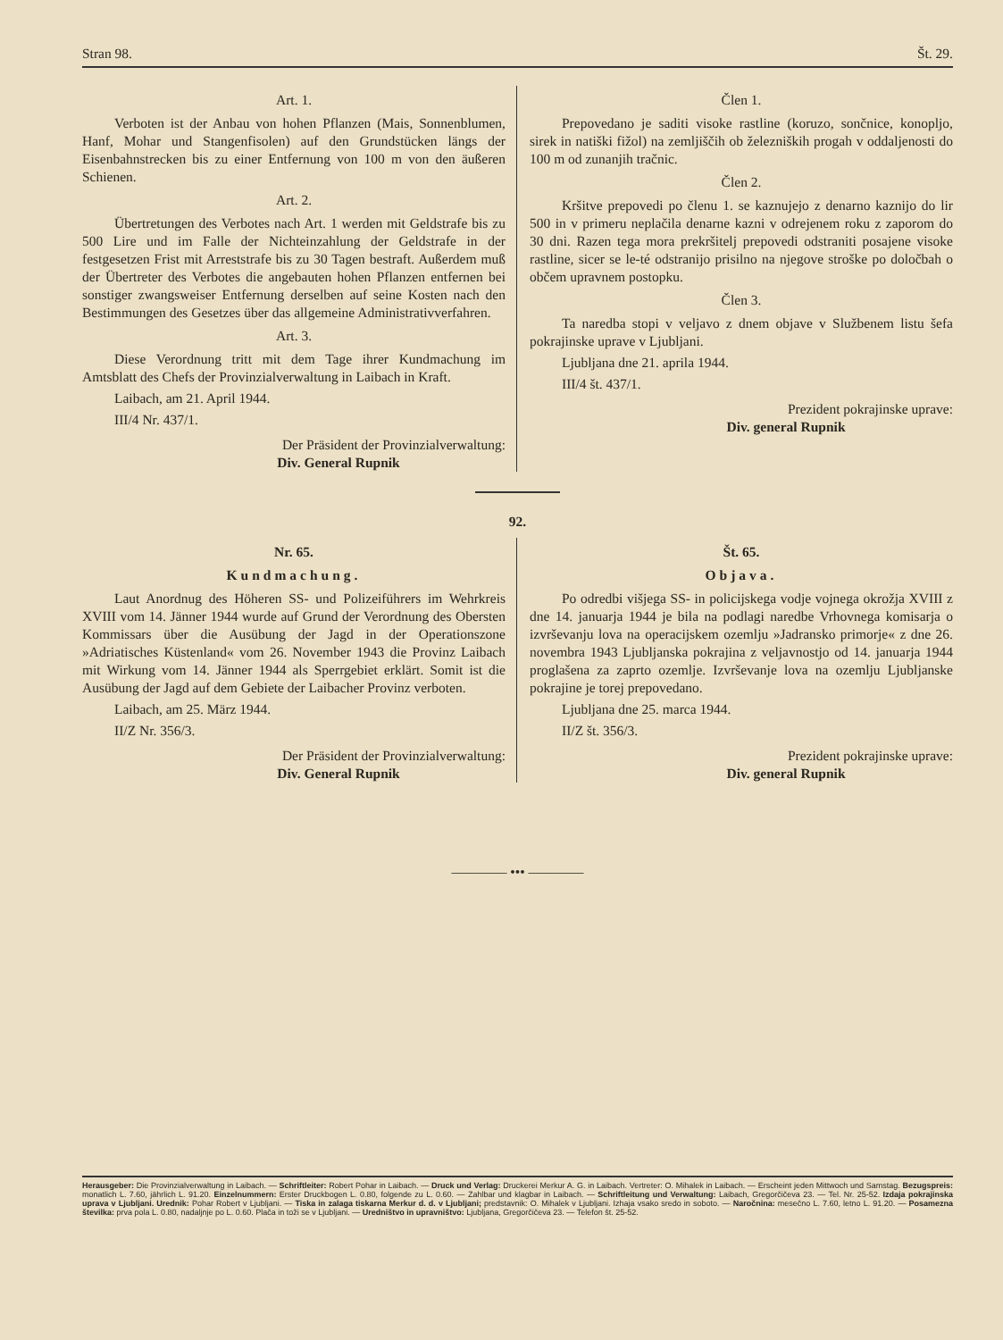Stran 98. Št. 29.
Art. 1.
Verboten ist der Anbau von hohen Pflanzen (Mais, Sonnenblumen, Hanf, Mohar und Stangenfisolen) auf den Grundstücken längs der Eisenbahnstrecken bis zu einer Entfernung von 100 m von den äußeren Schienen.
Art. 2.
Übertretungen des Verbotes nach Art. 1 werden mit Geldstrafe bis zu 500 Lire und im Falle der Nichteinzahlung der Geldstrafe in der festgesetzen Frist mit Arreststrafe bis zu 30 Tagen bestraft. Außerdem muß der Übertreter des Verbotes die angebauten hohen Pflanzen entfernen bei sonstiger zwangsweiser Entfernung derselben auf seine Kosten nach den Bestimmungen des Gesetzes über das allgemeine Administrativverfahren.
Art. 3.
Diese Verordnung tritt mit dem Tage ihrer Kundmachung im Amtsblatt des Chefs der Provinzialverwaltung in Laibach in Kraft.
Laibach, am 21. April 1944.
III/4 Nr. 437/1.
Der Präsident der Provinzialverwaltung:
Div. General Rupnik
Člen 1.
Prepovedano je saditi visoke rastline (koruzo, sončnice, konopljo, sirek in natiški fižol) na zemljiščih ob železniških progah v oddaljenosti do 100 m od zunanjih tračnic.
Člen 2.
Kršitve prepovedi po členu 1. se kaznujejo z denarno kaznijo do lir 500 in v primeru neplačila denarne kazni v odrejenem roku z zaporom do 30 dni. Razen tega mora prekršitelj prepovedi odstraniti posajene visoke rastline, sicer se le-té odstranijo prisilno na njegove stroške po določbah o občem upravnem postopku.
Člen 3.
Ta naredba stopi v veljavo z dnem objave v Službenem listu šefa pokrajinske uprave v Ljubljani.
Ljubljana dne 21. aprila 1944.
III/4 št. 437/1.
Prezident pokrajinske uprave:
Div. general Rupnik
92.
Nr. 65.
Kundmachung.
Laut Anordnug des Höheren SS- und Polizeiführers im Wehrkreis XVIII vom 14. Jänner 1944 wurde auf Grund der Verordnung des Obersten Kommissars über die Ausübung der Jagd in der Operationszone »Adriatisches Küstenland« vom 26. November 1943 die Provinz Laibach mit Wirkung vom 14. Jänner 1944 als Sperrgebiet erklärt. Somit ist die Ausübung der Jagd auf dem Gebiete der Laibacher Provinz verboten.
Laibach, am 25. März 1944.
II/Z Nr. 356/3.
Der Präsident der Provinzialverwaltung:
Div. General Rupnik
Št. 65.
Objava.
Po odredbi višjega SS- in policijskega vodje vojnega okrožja XVIII z dne 14. januarja 1944 je bila na podlagi naredbe Vrhovnega komisarja o izvrševanju lova na operacijskem ozemlju »Jadransko primorje« z dne 26. novembra 1943 Ljubljanska pokrajina z veljavnostjo od 14. januarja 1944 proglašena za zaprto ozemlje. Izvrševanje lova na ozemlju Ljubljanske pokrajine je torej prepovedano.
Ljubljana dne 25. marca 1944.
II/Z št. 356/3.
Prezident pokrajinske uprave:
Div. general Rupnik
———— ••• ————
Herausgeber: Die Provinzialverwaltung in Laibach. — Schriftleiter: Robert Pohar in Laibach. — Druck und Verlag: Druckerei Merkur A. G. in Laibach. Vertreter: O. Mihalek in Laibach. — Erscheint jeden Mittwoch und Samstag. Bezugspreis: monatlich L. 7.60, jährlich L. 91.20. Einzelnummern: Erster Druckbogen L. 0.80, folgende zu L. 0.60. — Zahlbar und klagbar in Laibach. — Schriftleitung und Verwaltung: Laibach, Gregorčičeva 23. — Tel. Nr. 25-52. Izdaja pokrajinska uprava v Ljubljani. Urednik: Pohar Robert v Ljubljani. — Tiska in zalaga tiskarna Merkur d. d. v Ljubljani; predstavnik: O. Mihalek v Ljubljani. Izhaja vsako sredo in soboto. — Naročnina: mesečno L. 7.60, letno L. 91.20. — Posamezna številka: prva pola L. 0.80, nadaljnje po L. 0.60. Plača in toži se v Ljubljani. — Uredništvo in upravništvo: Ljubljana, Gregorčičeva 23. — Telefon št. 25-52.